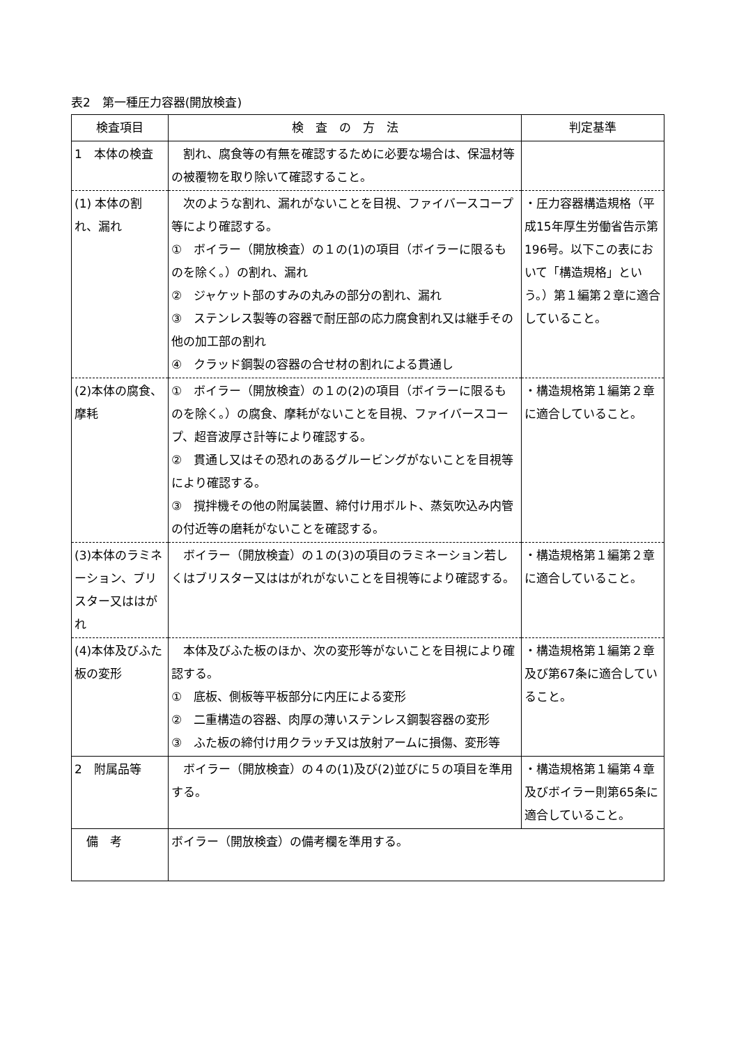表2　第一種圧力容器(開放検査)
| 検査項目 | 検 査 の 方 法 | 判定基準 |
| --- | --- | --- |
| 1 本体の検査 | 割れ、腐食等の有無を確認するために必要な場合は、保温材等の被覆物を取り除いて確認すること。 | |
| (1) 本体の割れ、漏れ | 次のような割れ、漏れがないことを目視、ファイバースコープ等により確認する。 ① ボイラー（開放検査）の１の(1)の項目（ボイラーに限るものを除く。）の割れ、漏れ ② ジャケット部のすみの丸みの部分の割れ、漏れ ③ ステンレス製等の容器で耐圧部の応力腐食割れ又は継手その他の加工部の割れ ④ クラッド鋼製の容器の合せ材の割れによる貫通し | ・圧力容器構造規格（平成15年厚生労働省告示第196号。以下この表において「構造規格」という。）第１編第２章に適合していること。 |
| (2)本体の腐食、摩耗 | ① ボイラー（開放検査）の１の(2)の項目（ボイラーに限るものを除く。）の腐食、摩耗がないことを目視、ファイバースコープ、超音波厚さ計等により確認する。 ② 貫通し又はその恐れのあるグルービングがないことを目視等により確認する。 ③ 撹拌機その他の附属装置、締付け用ボルト、蒸気吹込み内管の付近等の磨耗がないことを確認する。 | ・構造規格第１編第２章に適合していること。 |
| (3)本体のラミネーション、ブリスター又ははがれ | ボイラー（開放検査）の１の(3)の項目のラミネーション若しくはブリスター又ははがれがないことを目視等により確認する。 | ・構造規格第１編第２章に適合していること。 |
| (4)本体及びふた板の変形 | 本体及びふた板のほか、次の変形等がないことを目視により確認する。 ① 底板、側板等平板部分に内圧による変形 ② 二重構造の容器、肉厚の薄いステンレス鋼製容器の変形 ③ ふた板の締付け用クラッチ又は放射アームに損傷、変形等 | ・構造規格第１編第２章及び第67条に適合していること。 |
| 2 附属品等 | ボイラー（開放検査）の４の(1)及び(2)並びに５の項目を準用する。 | ・構造規格第１編第４章及びボイラー則第65条に適合していること。 |
| 備 考 | ボイラー（開放検査）の備考欄を準用する。 | |